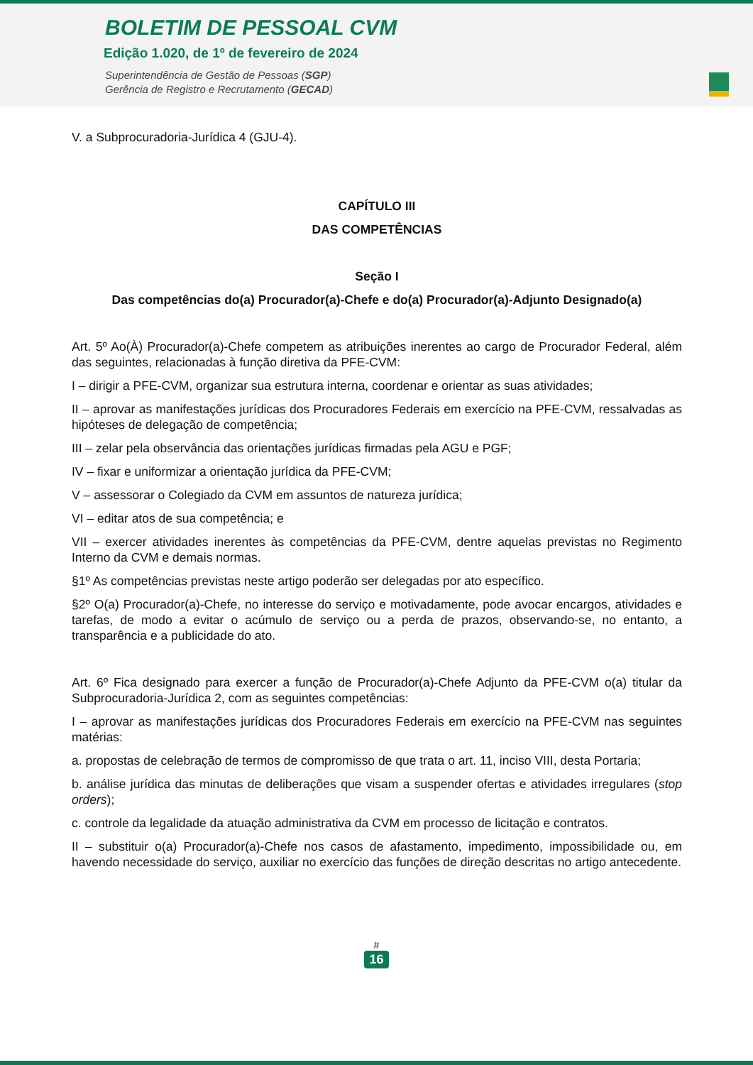BOLETIM DE PESSOAL CVM
Edição 1.020, de 1º de fevereiro de 2024
Superintendência de Gestão de Pessoas (SGP)
Gerência de Registro e Recrutamento (GECAD)
V. a Subprocuradoria-Jurídica 4 (GJU-4).
CAPÍTULO III
DAS COMPETÊNCIAS
Seção I
Das competências do(a) Procurador(a)-Chefe e do(a) Procurador(a)-Adjunto Designado(a)
Art. 5º Ao(À) Procurador(a)-Chefe competem as atribuições inerentes ao cargo de Procurador Federal, além das seguintes, relacionadas à função diretiva da PFE-CVM:
I – dirigir a PFE-CVM, organizar sua estrutura interna, coordenar e orientar as suas atividades;
II – aprovar as manifestações jurídicas dos Procuradores Federais em exercício na PFE-CVM, ressalvadas as hipóteses de delegação de competência;
III – zelar pela observância das orientações jurídicas firmadas pela AGU e PGF;
IV – fixar e uniformizar a orientação jurídica da PFE-CVM;
V – assessorar o Colegiado da CVM em assuntos de natureza jurídica;
VI – editar atos de sua competência; e
VII – exercer atividades inerentes às competências da PFE-CVM, dentre aquelas previstas no Regimento Interno da CVM e demais normas.
§1º As competências previstas neste artigo poderão ser delegadas por ato específico.
§2º O(a) Procurador(a)-Chefe, no interesse do serviço e motivadamente, pode avocar encargos, atividades e tarefas, de modo a evitar o acúmulo de serviço ou a perda de prazos, observando-se, no entanto, a transparência e a publicidade do ato.
Art. 6º Fica designado para exercer a função de Procurador(a)-Chefe Adjunto da PFE-CVM o(a) titular da Subprocuradoria-Jurídica 2, com as seguintes competências:
I – aprovar as manifestações jurídicas dos Procuradores Federais em exercício na PFE-CVM nas seguintes matérias:
a. propostas de celebração de termos de compromisso de que trata o art. 11, inciso VIII, desta Portaria;
b. análise jurídica das minutas de deliberações que visam a suspender ofertas e atividades irregulares (stop orders);
c. controle da legalidade da atuação administrativa da CVM em processo de licitação e contratos.
II – substituir o(a) Procurador(a)-Chefe nos casos de afastamento, impedimento, impossibilidade ou, em havendo necessidade do serviço, auxiliar no exercício das funções de direção descritas no artigo antecedente.
#
16